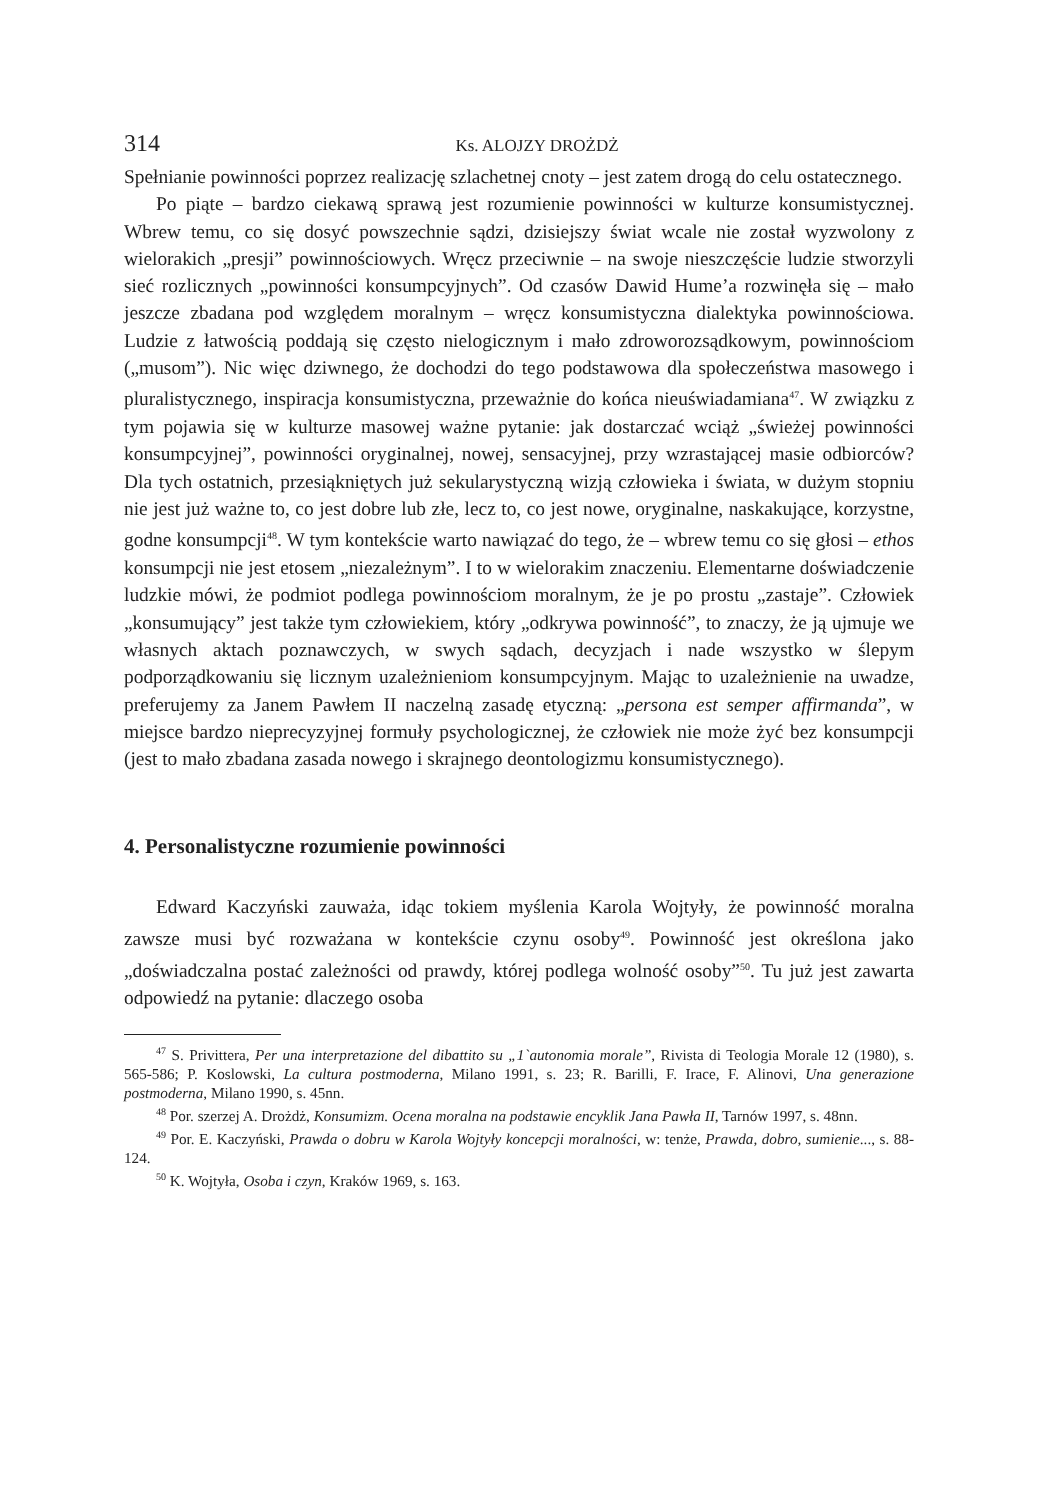314 Ks. ALOJZY DROŻDŻ
Spełnianie powinności poprzez realizację szlachetnej cnoty – jest zatem drogą do celu ostatecznego.
Po piąte – bardzo ciekawą sprawą jest rozumienie powinności w kulturze konsumistycznej. Wbrew temu, co się dosyć powszechnie sądzi, dzisiejszy świat wcale nie został wyzwolony z wielorakich „presji” powinnościowych. Wręcz przeciwnie – na swoje nieszczęście ludzie stworzyli sieć rozlicznych „powinności konsumpcyjnych”. Od czasów Dawid Hume’a rozwinęła się – mało jeszcze zbadana pod względem moralnym – wręcz konsumistyczna dialektyka powinnościowa. Ludzie z łatwością poddają się często nielogicznym i mało zdroworozsądkowym, powinnościom („musom”). Nic więc dziwnego, że dochodzi do tego podstawowa dla społeczeństwa masowego i pluralistycznego, inspiracja konsumistyczna, przeważnie do końca nieuświadamiana<sup>47</sup>. W związku z tym pojawia się w kulturze masowej ważne pytanie: jak dostarczać wciąż „świeżej powinności konsumpcyjnej”, powinności oryginalnej, nowej, sensacyjnej, przy wzrastającej masie odbiorców? Dla tych ostatnich, przesiąkniętych już sekularystyczną wizją człowieka i świata, w dużym stopniu nie jest już ważne to, co jest dobre lub złe, lecz to, co jest nowe, oryginalne, naskakujące, korzystne, godne konsumpcji<sup>48</sup>. W tym kontekście warto nawiązać do tego, że – wbrew temu co się głosi – ethos konsumpcji nie jest etosem „niezależnym”. I to w wielorakim znaczeniu. Elementarne doświadczenie ludzkie mówi, że podmiot podlega powinnościom moralnym, że je po prostu „zastaje”. Człowiek „konsumujący” jest także tym człowiekiem, który „odkrywa powinność”, to znaczy, że ją ujmuje we własnych aktach poznawczych, w swych sądach, decyzjach i nade wszystko w ślepym podporządkowaniu się licznym uzależnieniom konsumpcyjnym. Mając to uzależnienie na uwadze, preferujemy za Janem Pawłem II naczelną zasadę etyczną: „persona est semper affirmanda”, w miejsce bardzo nieprecyzyjnej formuły psychologicznej, że człowiek nie może żyć bez konsumpcji (jest to mało zbadana zasada nowego i skrajnego deontologizmu konsumistycznego).
4. Personalistyczne rozumienie powinności
Edward Kaczyński zauważa, idąc tokiem myślenia Karola Wojtyły, że powinność moralna zawsze musi być rozważana w kontekście czynu osoby<sup>49</sup>. Powinność jest określona jako „doświadczalna postać zależności od prawdy, której podlega wolność osoby”<sup>50</sup>. Tu już jest zawarta odpowiedź na pytanie: dlaczego osoba
<sup>47</sup> S. Privittera, Per una interpretazione del dibattito su „1`autonomia morale”, Rivista di Teologia Morale 12 (1980), s. 565-586; P. Koslowski, La cultura postmoderna, Milano 1991, s. 23; R. Barilli, F. Irace, F. Alinovi, Una generazione postmoderna, Milano 1990, s. 45nn.
<sup>48</sup> Por. szerzej A. Drożdż, Konsumizm. Ocena moralna na podstawie encyklik Jana Pawła II, Tarnów 1997, s. 48nn.
<sup>49</sup> Por. E. Kaczyński, Prawda o dobru w Karola Wojtyły koncepcji moralności, w: tenże, Prawda, dobro, sumienie..., s. 88-124.
<sup>50</sup> K. Wojtyła, Osoba i czyn, Kraków 1969, s. 163.